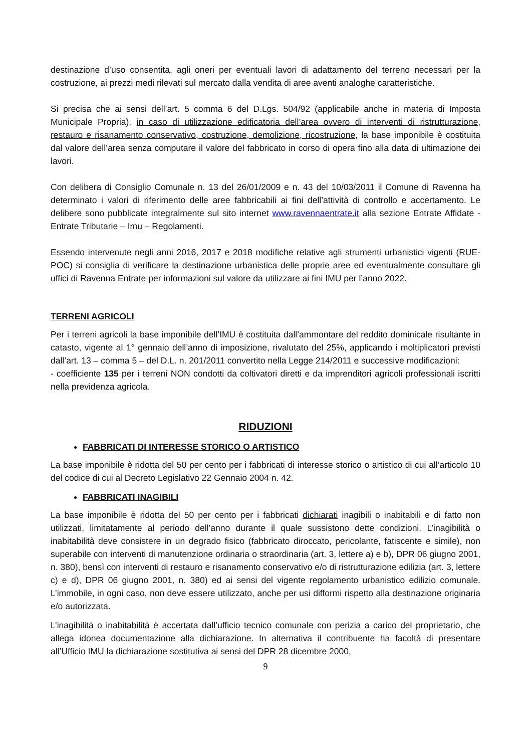destinazione d’uso consentita, agli oneri per eventuali lavori di adattamento del terreno necessari per la costruzione, ai prezzi medi rilevati sul mercato dalla vendita di aree aventi analoghe caratteristiche.
Si precisa che ai sensi dell’art. 5 comma 6 del D.Lgs. 504/92 (applicabile anche in materia di Imposta Municipale Propria), in caso di utilizzazione edificatoria dell’area ovvero di interventi di ristrutturazione, restauro e risanamento conservativo, costruzione, demolizione, ricostruzione, la base imponibile è costituita dal valore dell’area senza computare il valore del fabbricato in corso di opera fino alla data di ultimazione dei lavori.
Con delibera di Consiglio Comunale n. 13 del 26/01/2009 e n. 43 del 10/03/2011 il Comune di Ravenna ha determinato i valori di riferimento delle aree fabbricabili ai fini dell’attività di controllo e accertamento. Le delibere sono pubblicate integralmente sul sito internet www.ravennaentrate.it alla sezione Entrate Affidate - Entrate Tributarie – Imu – Regolamenti.
Essendo intervenute negli anni 2016, 2017 e 2018 modifiche relative agli strumenti urbanistici vigenti (RUE-POC) si consiglia di verificare la destinazione urbanistica delle proprie aree ed eventualmente consultare gli uffici di Ravenna Entrate per informazioni sul valore da utilizzare ai fini IMU per l’anno 2022.
TERRENI AGRICOLI
Per i terreni agricoli la base imponibile dell’IMU è costituita dall’ammontare del reddito dominicale risultante in catasto, vigente al 1° gennaio dell’anno di imposizione, rivalutato del 25%, applicando i moltiplicatori previsti dall’art. 13 – comma 5 – del D.L. n. 201/2011 convertito nella Legge 214/2011 e successive modificazioni:
- coefficiente 135 per i terreni NON condotti da coltivatori diretti e da imprenditori agricoli professionali iscritti nella previdenza agricola.
RIDUZIONI
FABBRICATI DI INTERESSE STORICO O ARTISTICO
La base imponibile è ridotta del 50 per cento per i fabbricati di interesse storico o artistico di cui all’articolo 10 del codice di cui al Decreto Legislativo 22 Gennaio 2004 n. 42.
FABBRICATI INAGIBILI
La base imponibile è ridotta del 50 per cento per i fabbricati dichiarati inagibili o inabitabili e di fatto non utilizzati, limitatamente al periodo dell’anno durante il quale sussistono dette condizioni. L’inagibilità o inabitabilità deve consistere in un degrado fisico (fabbricato diroccato, pericolante, fatiscente e simile), non superabile con interventi di manutenzione ordinaria o straordinaria (art. 3, lettere a) e b), DPR 06 giugno 2001, n. 380), bensì con interventi di restauro e risanamento conservativo e/o di ristrutturazione edilizia (art. 3, lettere c) e d), DPR 06 giugno 2001, n. 380) ed ai sensi del vigente regolamento urbanistico edilizio comunale. L’immobile, in ogni caso, non deve essere utilizzato, anche per usi difformi rispetto alla destinazione originaria e/o autorizzata.
L’inagibilità o inabitabilità è accertata dall’ufficio tecnico comunale con perizia a carico del proprietario, che allega idonea documentazione alla dichiarazione. In alternativa il contribuente ha facoltà di presentare all’Ufficio IMU la dichiarazione sostitutiva ai sensi del DPR 28 dicembre 2000,
9